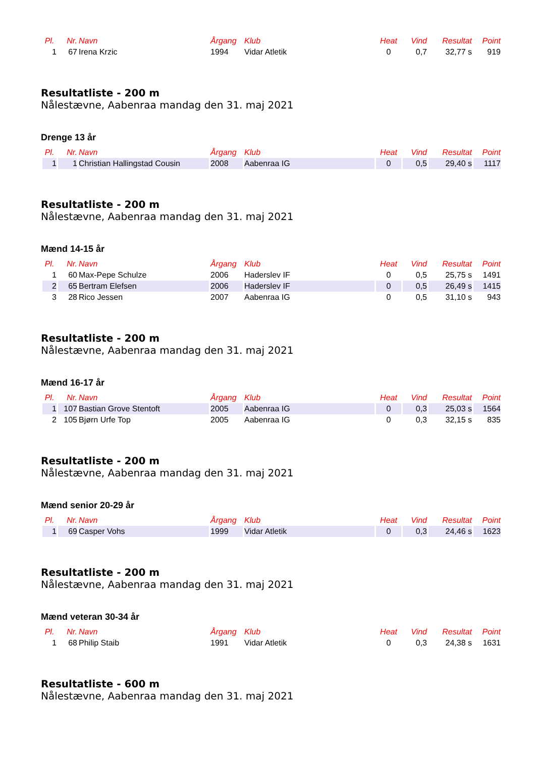| Pl. | Nr. | Navn | Årgang | Klub | Heat | Vind | Resultat | Point |
| --- | --- | --- | --- | --- | --- | --- | --- | --- |
| 1 | 67 | Irena Krzic | 1994 | Vidar Atletik | 0 | 0,7 | 32,77 s | 919 |
Resultatliste - 200 m
Nålestævne, Aabenraa mandag den 31. maj 2021
Drenge 13 år
| Pl. | Nr. | Navn | Årgang | Klub | Heat | Vind | Resultat | Point |
| --- | --- | --- | --- | --- | --- | --- | --- | --- |
| 1 | 1 | Christian Hallingstad Cousin | 2008 | Aabenraa IG | 0 | 0,5 | 29,40 s | 1117 |
Resultatliste - 200 m
Nålestævne, Aabenraa mandag den 31. maj 2021
Mænd 14-15 år
| Pl. | Nr. | Navn | Årgang | Klub | Heat | Vind | Resultat | Point |
| --- | --- | --- | --- | --- | --- | --- | --- | --- |
| 1 | 60 | Max-Pepe Schulze | 2006 | Haderslev IF | 0 | 0,5 | 25,75 s | 1491 |
| 2 | 65 | Bertram Elefsen | 2006 | Haderslev IF | 0 | 0,5 | 26,49 s | 1415 |
| 3 | 28 | Rico Jessen | 2007 | Aabenraa IG | 0 | 0,5 | 31,10 s | 943 |
Resultatliste - 200 m
Nålestævne, Aabenraa mandag den 31. maj 2021
Mænd 16-17 år
| Pl. | Nr. | Navn | Årgang | Klub | Heat | Vind | Resultat | Point |
| --- | --- | --- | --- | --- | --- | --- | --- | --- |
| 1 | 107 | Bastian Grove Stentoft | 2005 | Aabenraa IG | 0 | 0,3 | 25,03 s | 1564 |
| 2 | 105 | Bjørn Urfe Top | 2005 | Aabenraa IG | 0 | 0,3 | 32,15 s | 835 |
Resultatliste - 200 m
Nålestævne, Aabenraa mandag den 31. maj 2021
Mænd senior 20-29 år
| Pl. | Nr. | Navn | Årgang | Klub | Heat | Vind | Resultat | Point |
| --- | --- | --- | --- | --- | --- | --- | --- | --- |
| 1 | 69 | Casper Vohs | 1999 | Vidar Atletik | 0 | 0,3 | 24,46 s | 1623 |
Resultatliste - 200 m
Nålestævne, Aabenraa mandag den 31. maj 2021
Mænd veteran 30-34 år
| Pl. | Nr. | Navn | Årgang | Klub | Heat | Vind | Resultat | Point |
| --- | --- | --- | --- | --- | --- | --- | --- | --- |
| 1 | 68 | Philip Staib | 1991 | Vidar Atletik | 0 | 0,3 | 24,38 s | 1631 |
Resultatliste - 600 m
Nålestævne, Aabenraa mandag den 31. maj 2021